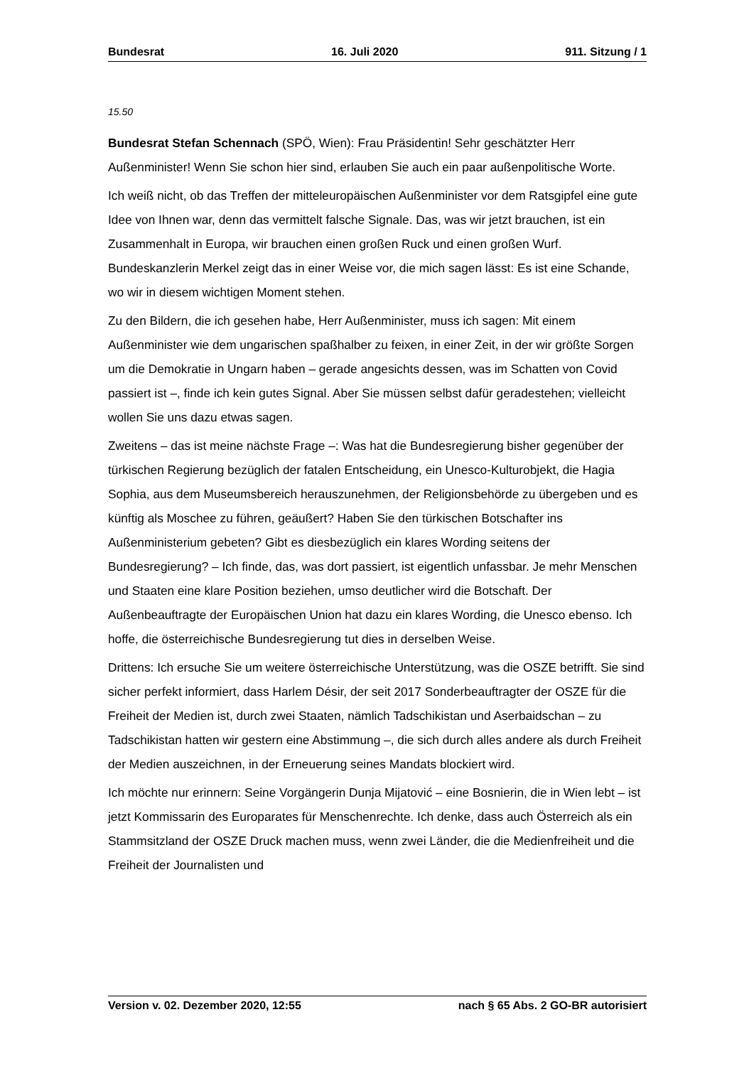Bundesrat 16. Juli 2020 911. Sitzung / 1
15.50
Bundesrat Stefan Schennach (SPÖ, Wien): Frau Präsidentin! Sehr geschätzter Herr Außenminister! Wenn Sie schon hier sind, erlauben Sie auch ein paar außenpolitische Worte.
Ich weiß nicht, ob das Treffen der mitteleuropäischen Außenminister vor dem Ratsgipfel eine gute Idee von Ihnen war, denn das vermittelt falsche Signale. Das, was wir jetzt brauchen, ist ein Zusammenhalt in Europa, wir brauchen einen großen Ruck und einen großen Wurf. Bundeskanzlerin Merkel zeigt das in einer Weise vor, die mich sagen lässt: Es ist eine Schande, wo wir in diesem wichtigen Moment stehen.
Zu den Bildern, die ich gesehen habe, Herr Außenminister, muss ich sagen: Mit einem Außenminister wie dem ungarischen spaßhalber zu feixen, in einer Zeit, in der wir größte Sorgen um die Demokratie in Ungarn haben – gerade angesichts dessen, was im Schatten von Covid passiert ist –, finde ich kein gutes Signal. Aber Sie müssen selbst dafür geradestehen; vielleicht wollen Sie uns dazu etwas sagen.
Zweitens – das ist meine nächste Frage –: Was hat die Bundesregierung bisher gegenüber der türkischen Regierung bezüglich der fatalen Entscheidung, ein Unesco-Kulturobjekt, die Hagia Sophia, aus dem Museumsbereich herauszunehmen, der Religionsbehörde zu übergeben und es künftig als Moschee zu führen, geäußert? Haben Sie den türkischen Botschafter ins Außenministerium gebeten? Gibt es diesbezüglich ein klares Wording seitens der Bundesregierung? – Ich finde, das, was dort passiert, ist eigentlich unfassbar. Je mehr Menschen und Staaten eine klare Position beziehen, umso deutlicher wird die Botschaft. Der Außenbeauftragte der Europäischen Union hat dazu ein klares Wording, die Unesco ebenso. Ich hoffe, die österreichische Bundesregierung tut dies in derselben Weise.
Drittens: Ich ersuche Sie um weitere österreichische Unterstützung, was die OSZE betrifft. Sie sind sicher perfekt informiert, dass Harlem Désir, der seit 2017 Sonderbeauftragter der OSZE für die Freiheit der Medien ist, durch zwei Staaten, nämlich Tadschikistan und Aserbaidschan – zu Tadschikistan hatten wir gestern eine Abstimmung –, die sich durch alles andere als durch Freiheit der Medien auszeichnen, in der Erneuerung seines Mandats blockiert wird.
Ich möchte nur erinnern: Seine Vorgängerin Dunja Mijatović – eine Bosnierin, die in Wien lebt – ist jetzt Kommissarin des Europarates für Menschenrechte. Ich denke, dass auch Österreich als ein Stammsitzland der OSZE Druck machen muss, wenn zwei Länder, die die Medienfreiheit und die Freiheit der Journalisten und
Version v. 02. Dezember 2020, 12:55 nach § 65 Abs. 2 GO-BR autorisiert